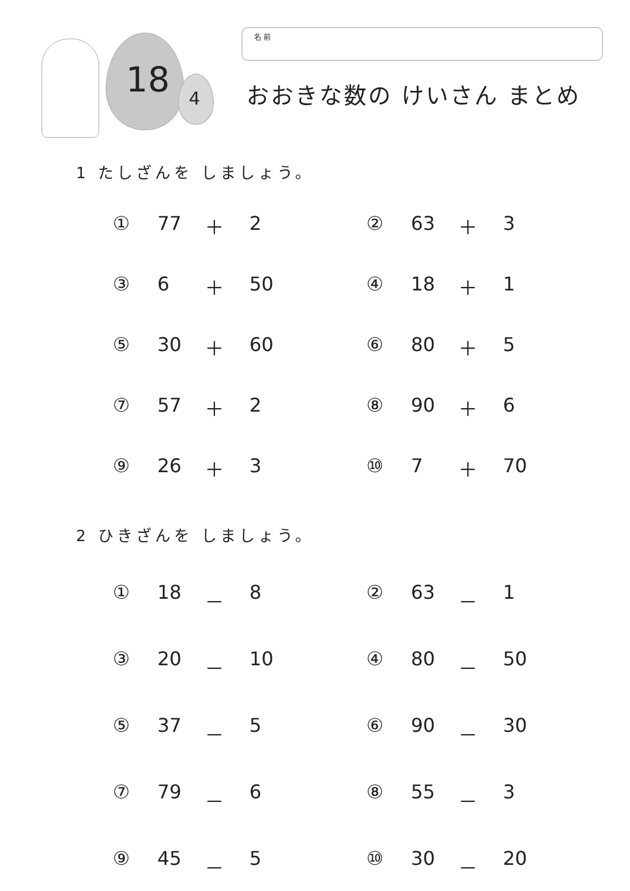18 4
名 前
おおきな数の けいさん まとめ
1 たしざんを しましょう。
① 77 ＋ 2
② 63 ＋ 3
③ 6 ＋ 50
④ 18 ＋ 1
⑤ 30 ＋ 60
⑥ 80 ＋ 5
⑦ 57 ＋ 2
⑧ 90 ＋ 6
⑨ 26 ＋ 3
⑩ 7 ＋ 70
2 ひきざんを しましょう。
① 18 － 8
② 63 － 1
③ 20 － 10
④ 80 － 50
⑤ 37 － 5
⑥ 90 － 30
⑦ 79 － 6
⑧ 55 － 3
⑨ 45 － 5
⑩ 30 － 20